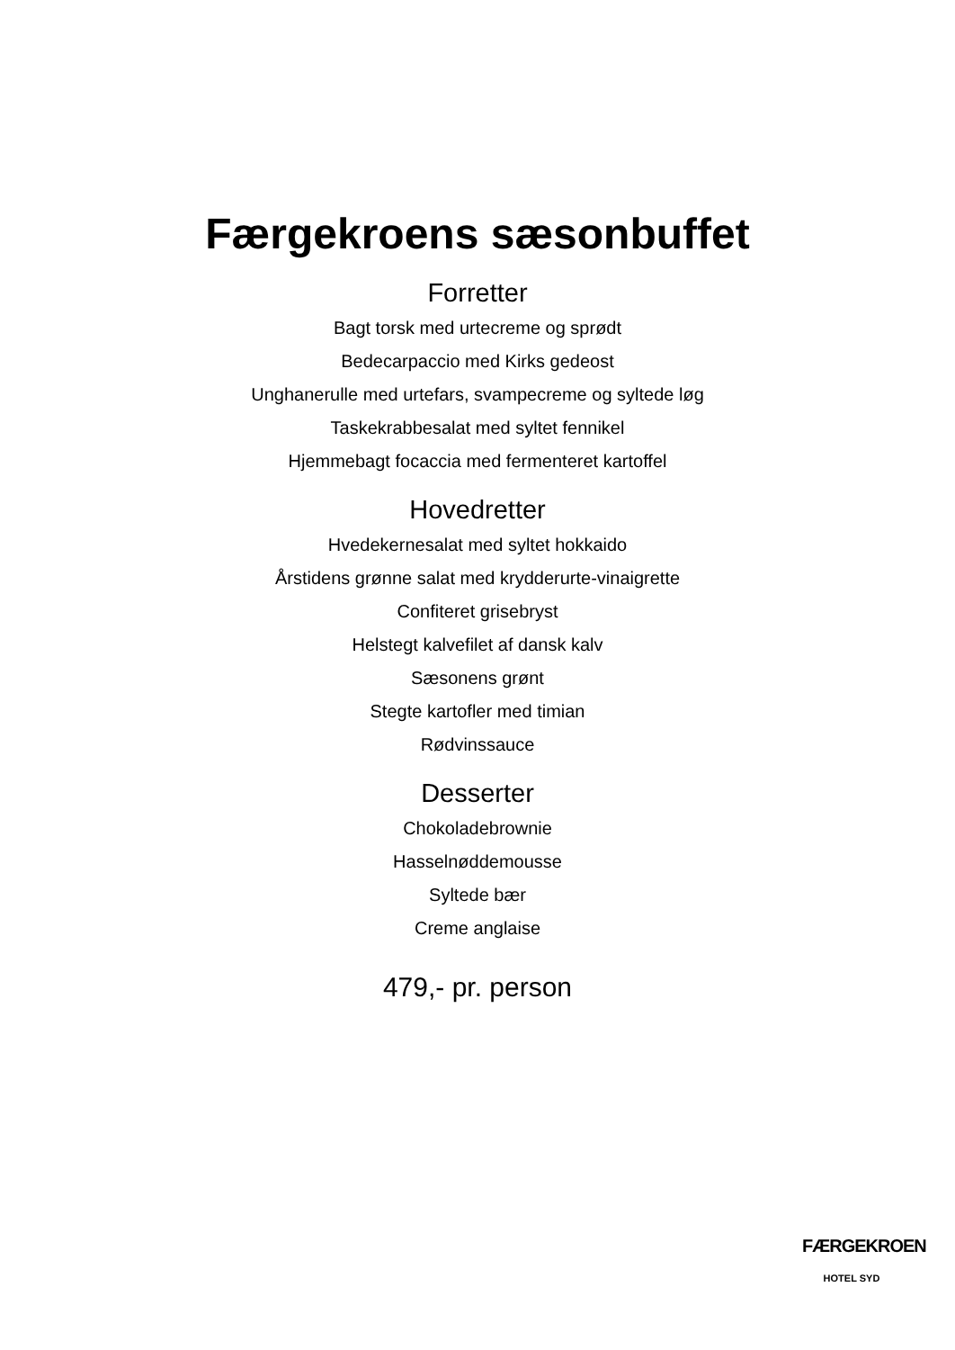Færgekroens sæsonbuffet
Forretter
Bagt torsk med urtecreme og sprødt
Bedecarpaccio med Kirks gedeost
Unghanerulle med urtefars, svampecreme og syltede løg
Taskekrabbesalat med syltet fennikel
Hjemmebagt focaccia med fermenteret kartoffel
Hovedretter
Hvedekernesalat med syltet hokkaido
Årstidens grønne salat med krydderurte-vinaigrette
Confiteret grisebryst
Helstegt kalvefilet af dansk kalv
Sæsonens grønt
Stegte kartofler med timian
Rødvinssauce
Desserter
Chokoladebrownie
Hasselnøddemousse
Syltede bær
Creme anglaise
479,- pr. person
FÆRGEKROEN
HOTEL SYD